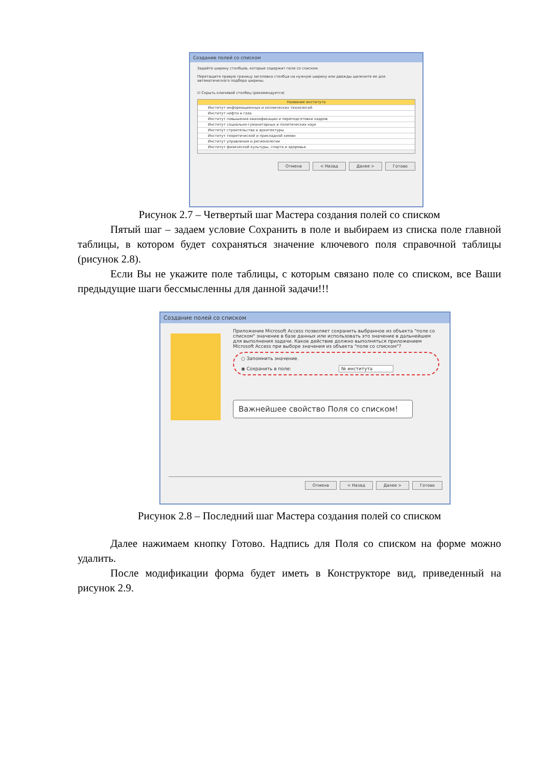Создание полей со списком
Задайте ширину столбцов, которые содержит поле со списком.
Перетащите правую границу заголовка столбца на нужную ширину или дважды щелкните ее для автоматического подбора ширины.
☑ Скрыть ключевой столбец (рекомендуется)
Название института
Институт информационных и космических технологий
Институт нефти и газа
Институт повышения квалификации и переподготовки кадров
Институт социально-гуманитарных и политических наук
Институт строительства и архитектуры
Институт теоретической и прикладной химии
Институт управления и регионологии
Институт физической культуры, спорта и здоровья
Отмена < Назад Далее > Готово
Рисунок 2.7 – Четвертый шаг Мастера создания полей со списком
Пятый шаг – задаем условие Сохранить в поле и выбираем из списка поле главной таблицы, в котором будет сохраняться значение ключевого поля справочной таблицы (рисунок 2.8).
Если Вы не укажите поле таблицы, с которым связано поле со списком, все Ваши предыдущие шаги бессмысленны для данной задачи!!!
Создание полей со списком
Приложение Microsoft Access позволяет сохранить выбранное из объекта "поле со списком" значение в базе данных или использовать это значение в дальнейшем для выполнения задачи. Какое действие должно выполняться приложением Microsoft Access при выборе значения из объекта "поле со списком"?
○ Запомнить значение.
◉ Сохранить в поле: № института
Важнейшее свойство Поля со списком!
Отмена < Назад Далее > Готово
Рисунок 2.8 – Последний шаг Мастера создания полей со списком
Далее нажимаем кнопку Готово. Надпись для Поля со списком на форме можно удалить.
После модификации форма будет иметь в Конструкторе вид, приведенный на рисунок 2.9.